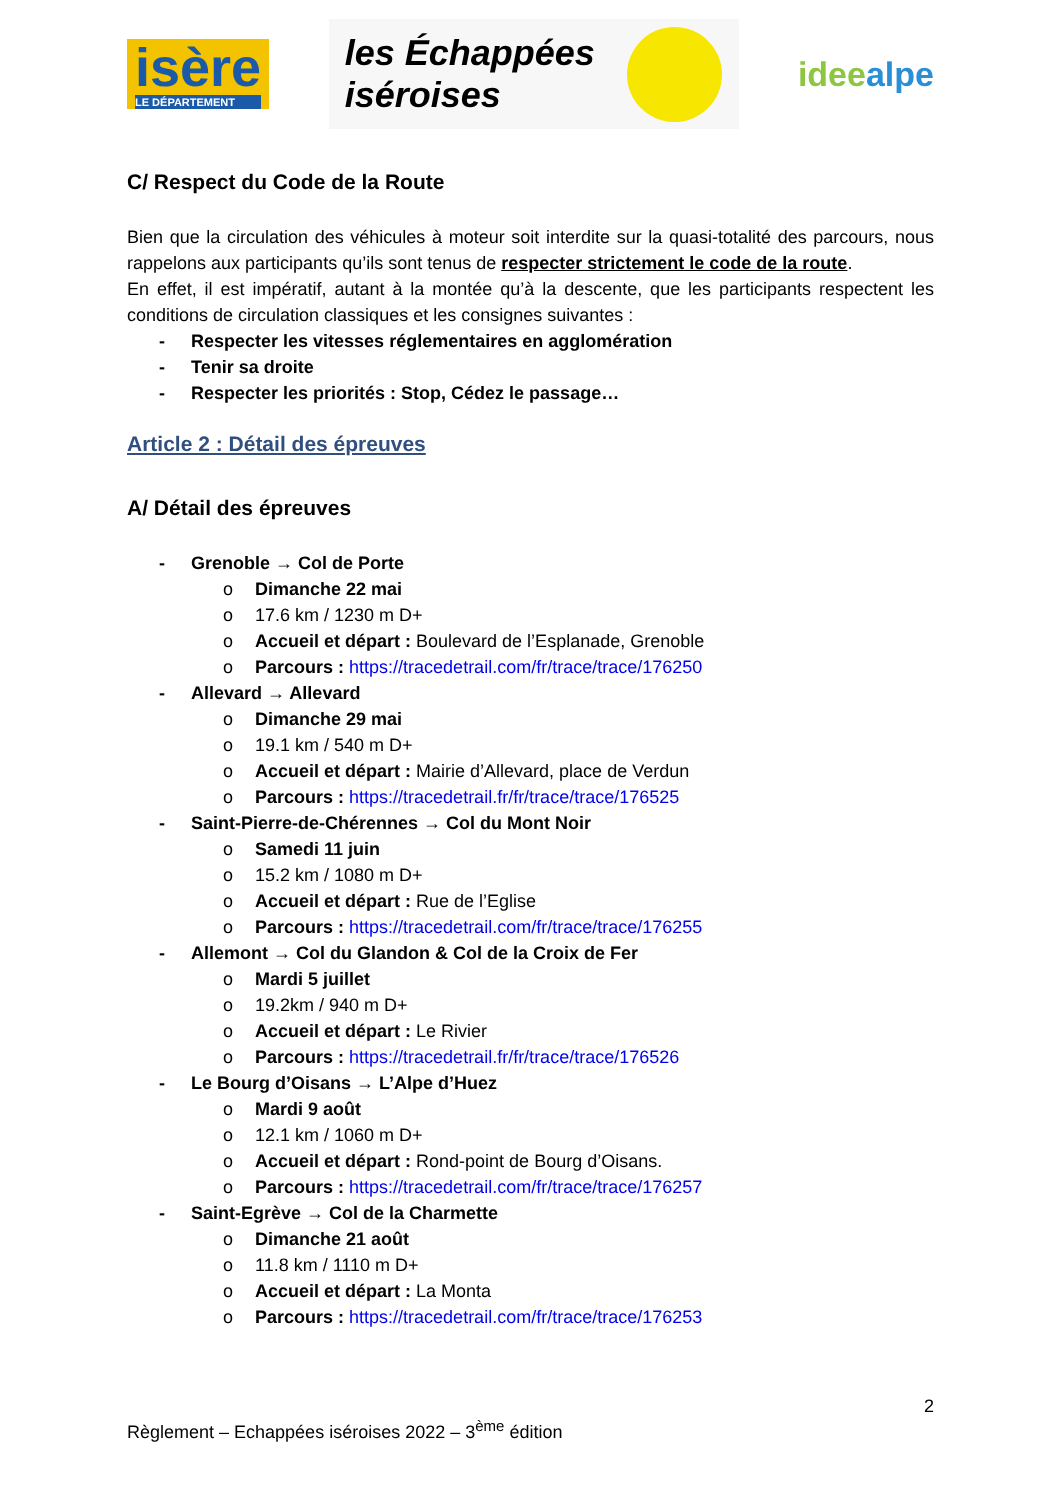isère
LE DÉPARTEMENT
les Échappées
iséroises
ideealpe
C/ Respect du Code de la Route
Bien que la circulation des véhicules à moteur soit interdite sur la quasi-totalité des parcours, nous rappelons aux participants qu’ils sont tenus de respecter strictement le code de la route.
En effet, il est impératif, autant à la montée qu’à la descente, que les participants respectent les conditions de circulation classiques et les consignes suivantes :
- Respecter les vitesses réglementaires en agglomération
- Tenir sa droite
- Respecter les priorités : Stop, Cédez le passage…
Article 2 : Détail des épreuves
A/ Détail des épreuves
- Grenoble → Col de Porte
o Dimanche 22 mai
o 17.6 km / 1230 m D+
o Accueil et départ : Boulevard de l’Esplanade, Grenoble
o Parcours : https://tracedetrail.com/fr/trace/trace/176250
- Allevard → Allevard
o Dimanche 29 mai
o 19.1 km / 540 m D+
o Accueil et départ : Mairie d’Allevard, place de Verdun
o Parcours : https://tracedetrail.fr/fr/trace/trace/176525
- Saint-Pierre-de-Chérennes → Col du Mont Noir
o Samedi 11 juin
o 15.2 km / 1080 m D+
o Accueil et départ : Rue de l’Eglise
o Parcours : https://tracedetrail.com/fr/trace/trace/176255
- Allemont → Col du Glandon & Col de la Croix de Fer
o Mardi 5 juillet
o 19.2km / 940 m D+
o Accueil et départ : Le Rivier
o Parcours : https://tracedetrail.fr/fr/trace/trace/176526
- Le Bourg d’Oisans → L’Alpe d’Huez
o Mardi 9 août
o 12.1 km / 1060 m D+
o Accueil et départ : Rond-point de Bourg d’Oisans.
o Parcours : https://tracedetrail.com/fr/trace/trace/176257
- Saint-Egrève → Col de la Charmette
o Dimanche 21 août
o 11.8 km / 1110 m D+
o Accueil et départ : La Monta
o Parcours : https://tracedetrail.com/fr/trace/trace/176253
2
Règlement – Echappées iséroises 2022 – 3<sup>ème</sup> édition